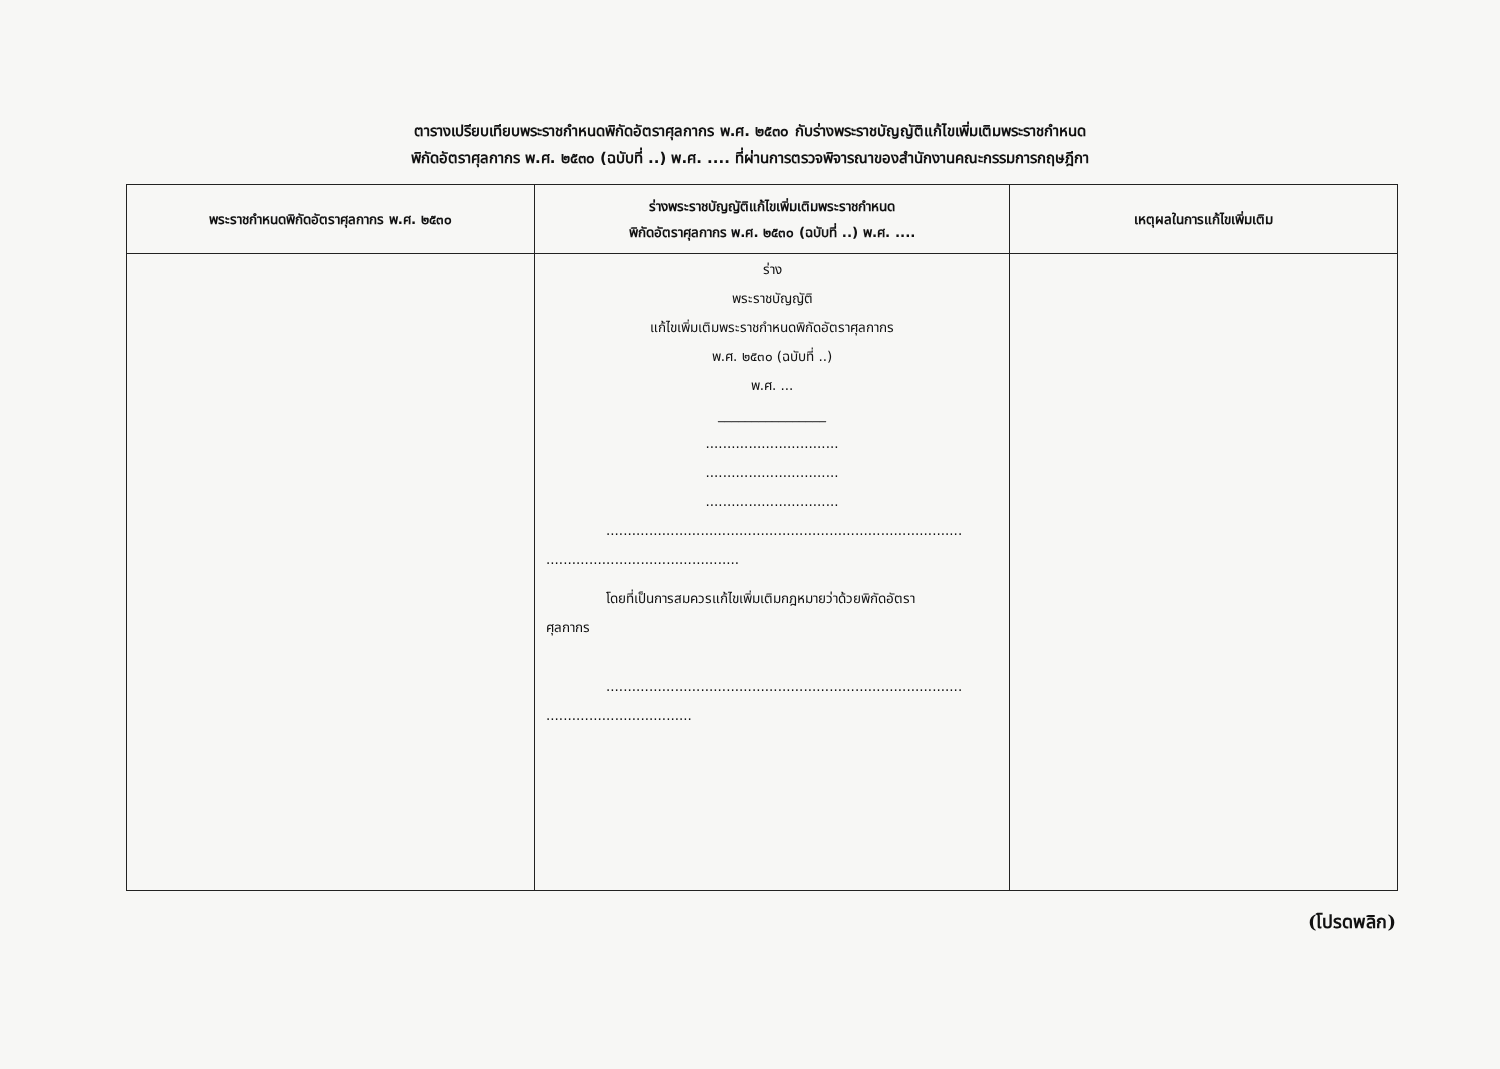ตารางเปรียบเทียบพระราชกำหนดพิกัดอัตราศุลกากร พ.ศ. ๒๕๓๐ กับร่างพระราชบัญญัติแก้ไขเพิ่มเติมพระราชกำหนด
พิกัดอัตราศุลกากร พ.ศ. ๒๕๓๐ (ฉบับที่ ..) พ.ศ. .... ที่ผ่านการตรวจพิจารณาของสำนักงานคณะกรรมการกฤษฎีกา
| พระราชกำหนดพิกัดอัตราศุลกากร พ.ศ. ๒๕๓๐ | ร่างพระราชบัญญัติแก้ไขเพิ่มเติมพระราชกำหนด พิกัดอัตราศุลกากร พ.ศ. ๒๕๓๐ (ฉบับที่ ..) พ.ศ. .... | เหตุผลในการแก้ไขเพิ่มเติม |
| --- | --- | --- |
| | ร่าง พระราชบัญญัติ แก้ไขเพิ่มเติมพระราชกำหนดพิกัดอัตราศุลกากร พ.ศ. ๒๕๓๐ (ฉบับที่ ..) พ.ศ. ... ________________ ............................... ............................... ............................... ................................................................................... ............................................. โดยที่เป็นการสมควรแก้ไขเพิ่มเติมกฎหมายว่าด้วยพิกัดอัตรา ศุลกากร ................................................................................... .................................. | |
(โปรดพลิก)